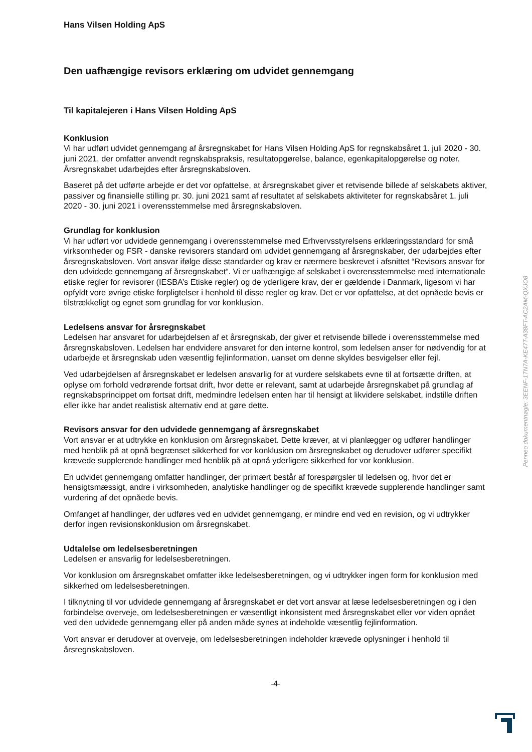Hans Vilsen Holding ApS
Den uafhængige revisors erklæring om udvidet gennemgang
Til kapitalejeren i Hans Vilsen Holding ApS
Konklusion
Vi har udført udvidet gennemgang af årsregnskabet for Hans Vilsen Holding ApS for regnskabsåret 1. juli 2020 - 30. juni 2021, der omfatter anvendt regnskabspraksis, resultatopgørelse, balance, egenkapitalopgørelse og noter. Årsregnskabet udarbejdes efter årsregnskabsloven.
Baseret på det udførte arbejde er det vor opfattelse, at årsregnskabet giver et retvisende billede af selskabets aktiver, passiver og finansielle stilling pr. 30. juni 2021 samt af resultatet af selskabets aktiviteter for regnskabsåret 1. juli 2020 - 30. juni 2021 i overensstemmelse med årsregnskabsloven.
Grundlag for konklusion
Vi har udført vor udvidede gennemgang i overensstemmelse med Erhvervsstyrelsens erklæringsstandard for små virksomheder og FSR - danske revisorers standard om udvidet gennemgang af årsregnskaber, der udarbejdes efter årsregnskabsloven. Vort ansvar ifølge disse standarder og krav er nærmere beskrevet i afsnittet “Revisors ansvar for den udvidede gennemgang af årsregnskabet“. Vi er uafhængige af selskabet i overensstemmelse med internationale etiske regler for revisorer (IESBA’s Etiske regler) og de yderligere krav, der er gældende i Danmark, ligesom vi har opfyldt vore øvrige etiske forpligtelser i henhold til disse regler og krav. Det er vor opfattelse, at det opnåede bevis er tilstrækkeligt og egnet som grundlag for vor konklusion.
Ledelsens ansvar for årsregnskabet
Ledelsen har ansvaret for udarbejdelsen af et årsregnskab, der giver et retvisende billede i overensstemmelse med årsregnskabsloven. Ledelsen har endvidere ansvaret for den interne kontrol, som ledelsen anser for nødvendig for at udarbejde et årsregnskab uden væsentlig fejlinformation, uanset om denne skyldes besvigelser eller fejl.
Ved udarbejdelsen af årsregnskabet er ledelsen ansvarlig for at vurdere selskabets evne til at fortsætte driften, at oplyse om forhold vedrørende fortsat drift, hvor dette er relevant, samt at udarbejde årsregnskabet på grundlag af regnskabsprincippet om fortsat drift, medmindre ledelsen enten har til hensigt at likvidere selskabet, indstille driften eller ikke har andet realistisk alternativ end at gøre dette.
Revisors ansvar for den udvidede gennemgang af årsregnskabet
Vort ansvar er at udtrykke en konklusion om årsregnskabet. Dette kræver, at vi planlægger og udfører handlinger med henblik på at opnå begrænset sikkerhed for vor konklusion om årsregnskabet og derudover udfører specifikt krævede supplerende handlinger med henblik på at opnå yderligere sikkerhed for vor konklusion.
En udvidet gennemgang omfatter handlinger, der primært består af forespørgsler til ledelsen og, hvor det er hensigtsmæssigt, andre i virksomheden, analytiske handlinger og de specifikt krævede supplerende handlinger samt vurdering af det opnåede bevis.
Omfanget af handlinger, der udføres ved en udvidet gennemgang, er mindre end ved en revision, og vi udtrykker derfor ingen revisionskonklusion om årsregnskabet.
Udtalelse om ledelsesberetningen
Ledelsen er ansvarlig for ledelsesberetningen.
Vor konklusion om årsregnskabet omfatter ikke ledelsesberetningen, og vi udtrykker ingen form for konklusion med sikkerhed om ledelsesberetningen.
I tilknytning til vor udvidede gennemgang af årsregnskabet er det vort ansvar at læse ledelsesberetningen og i den forbindelse overveje, om ledelsesberetningen er væsentligt inkonsistent med årsregnskabet eller vor viden opnået ved den udvidede gennemgang eller på anden måde synes at indeholde væsentlig fejlinformation.
Vort ansvar er derudover at overveje, om ledelsesberetningen indeholder krævede oplysninger i henhold til årsregnskabsloven.
-4-
Penneo dokumentnøgle: 3EENF-1TN7A-KE47T-A38FT-AC2AM-QXJO8